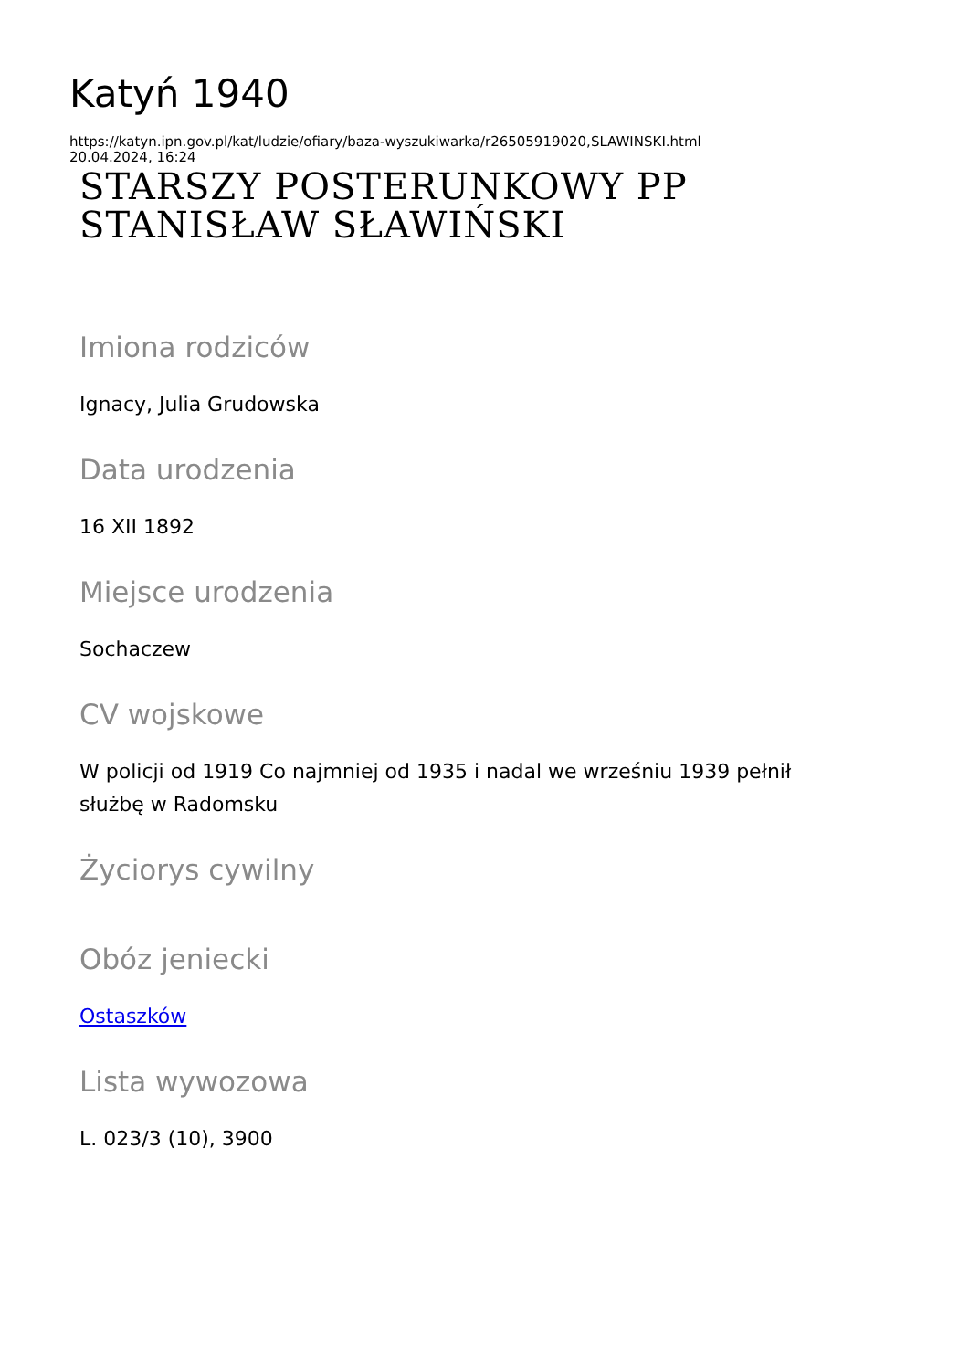Katyń 1940
https://katyn.ipn.gov.pl/kat/ludzie/ofiary/baza-wyszukiwarka/r26505919020,SLAWINSKI.html
20.04.2024, 16:24
STARSZY POSTERUNKOWY PP
STANISŁAW SŁAWIŃSKI
Imiona rodziców
Ignacy, Julia Grudowska
Data urodzenia
16 XII 1892
Miejsce urodzenia
Sochaczew
CV wojskowe
W policji od 1919 Co najmniej od 1935 i nadal we wrześniu 1939 pełnił
służbę w Radomsku
Życiorys cywilny
Obóz jeniecki
Ostaszków
Lista wywozowa
L. 023/3 (10), 3900